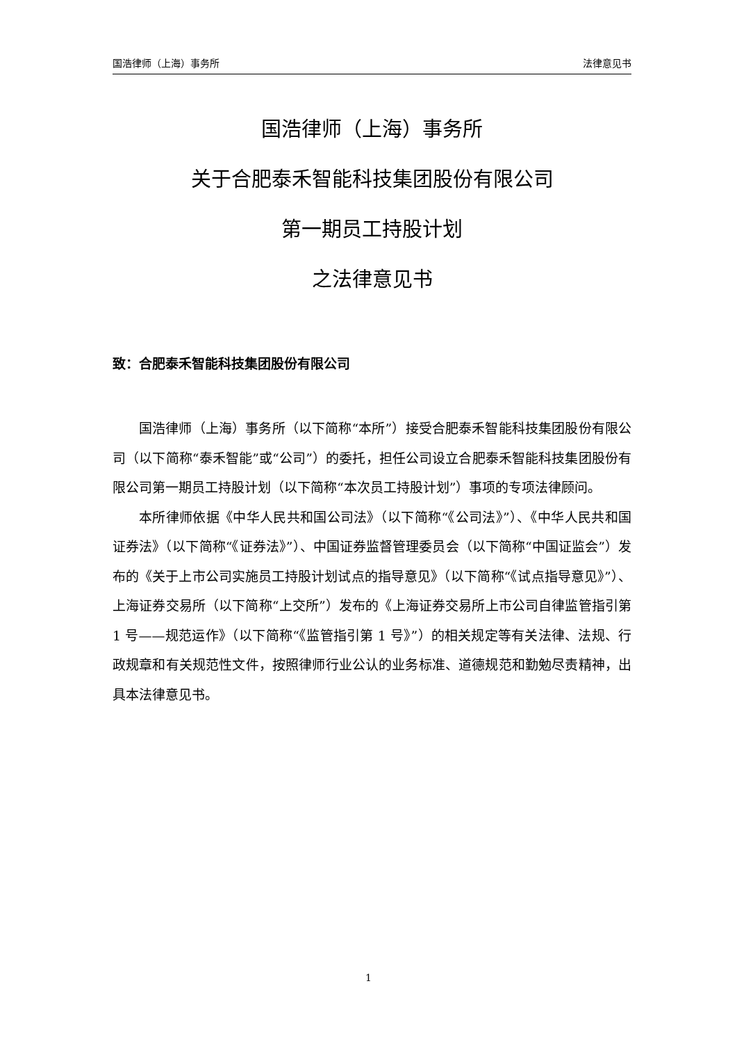国浩律师（上海）事务所 法律意见书
国浩律师（上海）事务所
关于合肥泰禾智能科技集团股份有限公司
第一期员工持股计划
之法律意见书
致：合肥泰禾智能科技集团股份有限公司
国浩律师（上海）事务所（以下简称“本所”）接受合肥泰禾智能科技集团股份有限公司（以下简称“泰禾智能”或“公司”）的委托，担任公司设立合肥泰禾智能科技集团股份有限公司第一期员工持股计划（以下简称“本次员工持股计划”）事项的专项法律顾问。
本所律师依据《中华人民共和国公司法》（以下简称“《公司法》”）、《中华人民共和国证券法》（以下简称“《证券法》”）、中国证券监督管理委员会（以下简称“中国证监会”）发布的《关于上市公司实施员工持股计划试点的指导意见》（以下简称“《试点指导意见》”）、上海证券交易所（以下简称“上交所”）发布的《上海证券交易所上市公司自律监管指引第 1 号——规范运作》（以下简称“《监管指引第 1 号》”）的相关规定等有关法律、法规、行政规章和有关规范性文件，按照律师行业公认的业务标准、道德规范和勤勉尽责精神，出具本法律意见书。
1